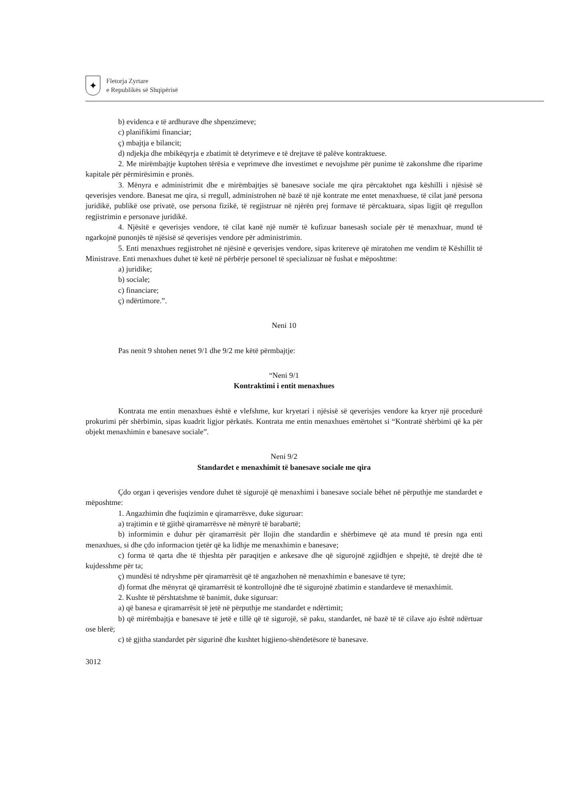✦
Fletorja Zyrtare
e Republikës së Shqipërisë
b) evidenca e të ardhurave dhe shpenzimeve;
c) planifikimi financiar;
ç) mbajtja e bilancit;
d) ndjekja dhe mbikëqyrja e zbatimit të detyrimeve e të drejtave të palëve kontraktuese.
2. Me mirëmbajtje kuptohen tërësia e veprimeve dhe investimet e nevojshme për punime të zakonshme dhe riparime kapitale për përmirësimin e pronës.
3. Mënyra e administrimit dhe e mirëmbajtjes së banesave sociale me qira përcaktohet nga këshilli i njësisë së qeverisjes vendore. Banesat me qira, si rregull, administrohen në bazë të një kontrate me entet menaxhuese, të cilat janë persona juridikë, publikë ose privatë, ose persona fizikë, të regjistruar në njërën prej formave të përcaktuara, sipas ligjit që rregullon regjistrimin e personave juridikë.
4. Njësitë e qeverisjes vendore, të cilat kanë një numër të kufizuar banesash sociale për të menaxhuar, mund të ngarkojnë punonjës të njësisë së qeverisjes vendore për administrimin.
5. Enti menaxhues regjistrohet në njësinë e qeverisjes vendore, sipas kritereve që miratohen me vendim të Këshillit të Ministrave. Enti menaxhues duhet të ketë në përbërje personel të specializuar në fushat e mëposhtme:
a) juridike;
b) sociale;
c) financiare;
ç) ndërtimore.”.
Neni 10
Pas nenit 9 shtohen nenet 9/1 dhe 9/2 me këtë përmbajtje:
“Neni 9/1
Kontraktimi i entit menaxhues
Kontrata me entin menaxhues është e vlefshme, kur kryetari i njësisë së qeverisjes vendore ka kryer një procedurë prokurimi për shërbimin, sipas kuadrit ligjor përkatës. Kontrata me entin menaxhues emërtohet si “Kontratë shërbimi që ka për objekt menaxhimin e banesave sociale”.
Neni 9/2
Standardet e menaxhimit të banesave sociale me qira
Çdo organ i qeverisjes vendore duhet të sigurojë që menaxhimi i banesave sociale bëhet në përputhje me standardet e mëposhtme:
1. Angazhimin dhe fuqizimin e qiramarrësve, duke siguruar:
a) trajtimin e të gjithë qiramarrësve në mënyrë të barabartë;
b) informimin e duhur për qiramarrësit për llojin dhe standardin e shërbimeve që ata mund të presin nga enti menaxhues, si dhe çdo informacion tjetër që ka lidhje me menaxhimin e banesave;
c) forma të qarta dhe të thjeshta për paraqitjen e ankesave dhe që sigurojnë zgjidhjen e shpejtë, të drejtë dhe të kujdesshme për ta;
ç) mundësi të ndryshme për qiramarrësit që të angazhohen në menaxhimin e banesave të tyre;
d) format dhe mënyrat që qiramarrësit të kontrollojnë dhe të sigurojnë zbatimin e standardeve të menaxhimit.
2. Kushte të përshtatshme të banimit, duke siguruar:
a) që banesa e qiramarrësit të jetë në përputhje me standardet e ndërtimit;
b) që mirëmbajtja e banesave të jetë e tillë që të sigurojë, së paku, standardet, në bazë të të cilave ajo është ndërtuar ose blerë;
c) të gjitha standardet për sigurinë dhe kushtet higjieno-shëndetësore të banesave.
3012